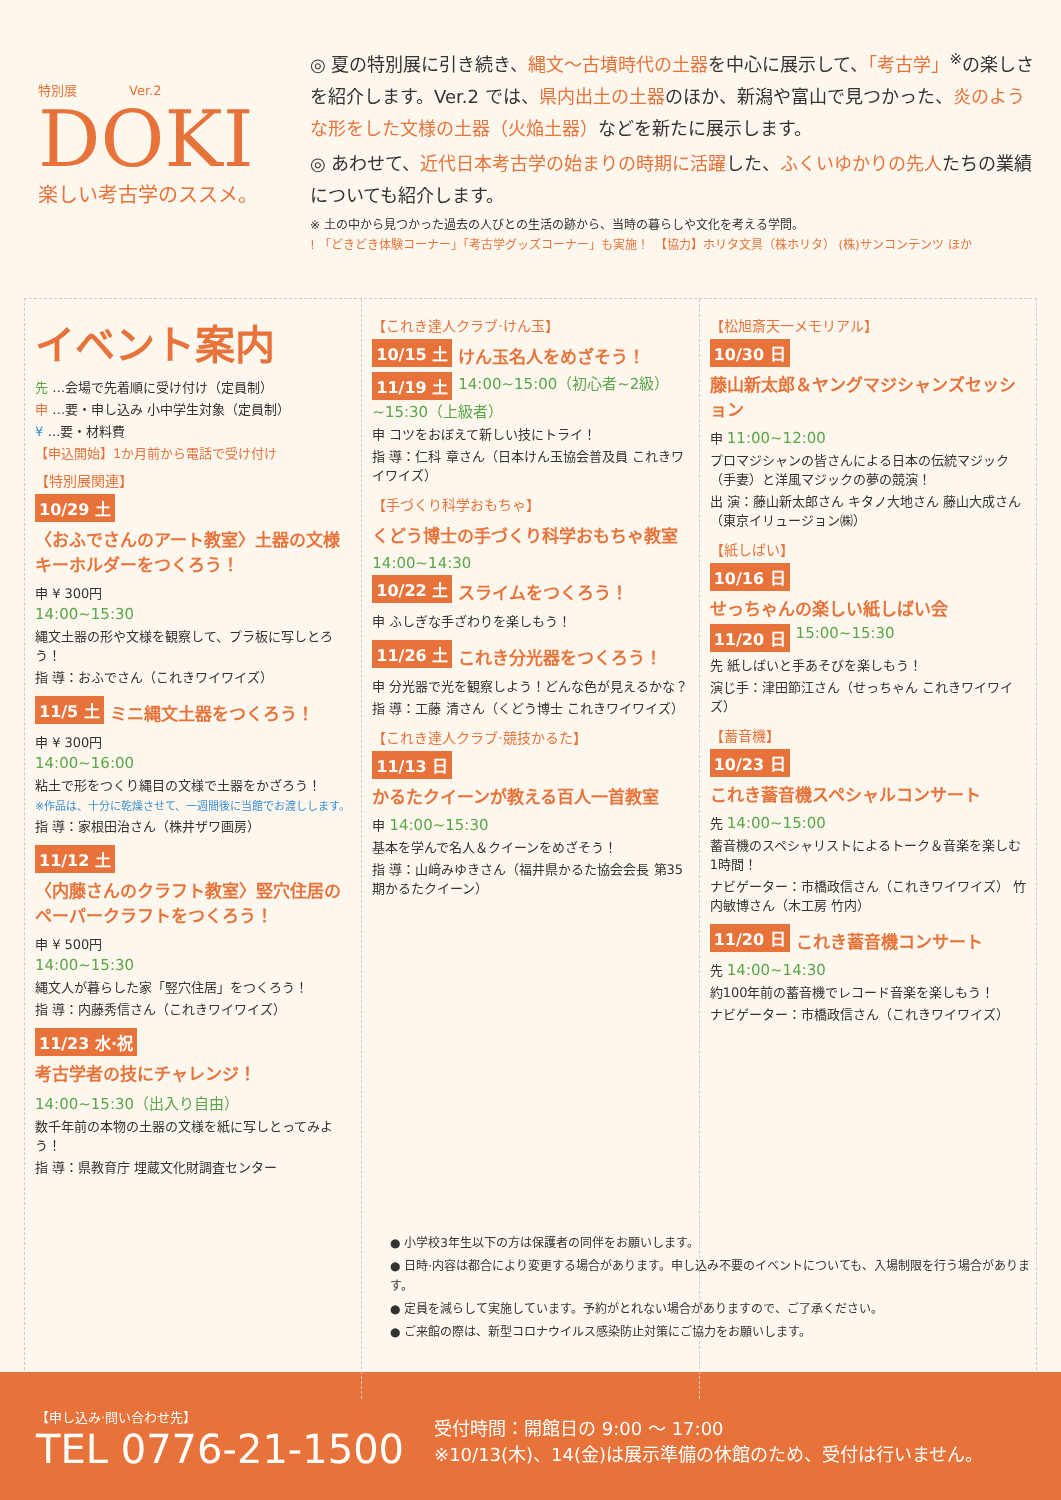特別展　　　　Ver.2
DOKI
楽しい考古学のススメ。
◎ 夏の特別展に引き続き、縄文～古墳時代の土器を中心に展示して、「考古学」<sup>※</sup>の楽しさを紹介します。Ver.2 では、県内出土の土器のほか、新潟や富山で見つかった、炎のような形をした文様の土器（火焔土器）などを新たに展示します。
◎ あわせて、近代日本考古学の始まりの時期に活躍した、ふくいゆかりの先人たちの業績についても紹介します。
※ 土の中から見つかった過去の人びとの生活の跡から、当時の暮らしや文化を考える学問。
! 「どきどき体験コーナー」「考古学グッズコーナー」も実施！　【協力】ホリタ文具（株ホリタ） (株)サンコンテンツ ほか
イベント案内
先 …会場で先着順に受け付け（定員制）
申 …要・申し込み 小中学生対象（定員制）
¥ …要・材料費
【申込開始】1か月前から電話で受け付け
【特別展関連】
10/29 土
〈おふでさんのアート教室〉土器の文様キーホルダーをつくろう！
申 ¥ 300円
14:00~15:30
縄文土器の形や文様を観察して、プラ板に写しとろう！
指 導：おふでさん（これきワイワイズ）
11/5 土 ミニ縄文土器をつくろう！
申 ¥ 300円
14:00~16:00
粘土で形をつくり縄目の文様で土器をかざろう！
※作品は、十分に乾燥させて、一週間後に当館でお渡しします。
指 導：家根田治さん（株井ザワ画房）
11/12 土
〈内藤さんのクラフト教室〉竪穴住居のペーパークラフトをつくろう！
申 ¥ 500円
14:00~15:30
縄文人が暮らした家「竪穴住居」をつくろう！
指 導：内藤秀信さん（これきワイワイズ）
11/23 水·祝 考古学者の技にチャレンジ！
14:00~15:30（出入り自由）
数千年前の本物の土器の文様を紙に写しとってみよう！
指 導：県教育庁 埋蔵文化財調査センター
【これき達人クラブ·けん玉】
10/15 土 けん玉名人をめざそう！
11/19 土 14:00~15:00（初心者~2級） ~15:30（上級者）
申 コツをおぼえて新しい技にトライ！
指 導：仁科 章さん（日本けん玉協会普及員 これきワイワイズ）
【手づくり科学おもちゃ】
くどう博士の手づくり科学おもちゃ教室
14:00~14:30
10/22 土 スライムをつくろう！
申 ふしぎな手ざわりを楽しもう！
11/26 土 これき分光器をつくろう！
申 分光器で光を観察しよう！どんな色が見えるかな？
指 導：工藤 清さん（くどう博士 これきワイワイズ）
【これき達人クラブ·競技かるた】
11/13 日 かるたクイーンが教える百人一首教室
申 14:00~15:30
基本を学んで名人＆クイーンをめざそう！
指 導：山﨑みゆきさん（福井県かるた協会会長 第35期かるたクイーン）
【松旭斎天一メモリアル】
10/30 日
藤山新太郎＆ヤングマジシャンズセッション
申 11:00~12:00
プロマジシャンの皆さんによる日本の伝統マジック（手妻）と洋風マジックの夢の競演！
出 演：藤山新太郎さん キタノ大地さん 藤山大成さん（東京イリュージョン㈱）
【紙しばい】
10/16 日 せっちゃんの楽しい紙しばい会
11/20 日 15:00~15:30
先 紙しばいと手あそびを楽しもう！
演じ手：津田節江さん（せっちゃん これきワイワイズ）
【蓄音機】
10/23 日 これき蓄音機スペシャルコンサート
先 14:00~15:00
蓄音機のスペシャリストによるトーク＆音楽を楽しむ1時間！
ナビゲーター：市橋政信さん（これきワイワイズ） 竹内敏博さん（木工房 竹内）
11/20 日 これき蓄音機コンサート
先 14:00~14:30
約100年前の蓄音機でレコード音楽を楽しもう！
ナビゲーター：市橋政信さん（これきワイワイズ）
● 小学校3年生以下の方は保護者の同伴をお願いします。
● 日時·内容は都合により変更する場合があります。申し込み不要のイベントについても、入場制限を行う場合があります。
● 定員を減らして実施しています。予約がとれない場合がありますので、ご了承ください。
● ご来館の際は、新型コロナウイルス感染防止対策にご協力をお願いします。
【申し込み·問い合わせ先】
TEL 0776-21-1500
受付時間：開館日の 9:00 ～ 17:00
※10/13(木)、14(金)は展示準備の休館のため、受付は行いません。